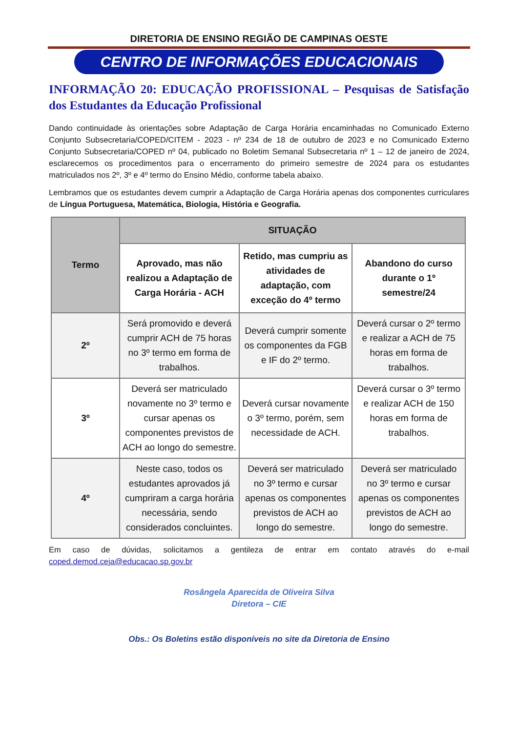DIRETORIA DE ENSINO REGIÃO DE CAMPINAS OESTE
CENTRO DE INFORMAÇÕES EDUCACIONAIS
INFORMAÇÃO 20: EDUCAÇÃO PROFISSIONAL – Pesquisas de Satisfação dos Estudantes da Educação Profissional
Dando continuidade às orientações sobre Adaptação de Carga Horária encaminhadas no Comunicado Externo Conjunto Subsecretaria/COPED/CITEM - 2023 - nº 234 de 18 de outubro de 2023 e no Comunicado Externo Conjunto Subsecretaria/COPED nº 04, publicado no Boletim Semanal Subsecretaria nº 1 – 12 de janeiro de 2024, esclarecemos os procedimentos para o encerramento do primeiro semestre de 2024 para os estudantes matriculados nos 2º, 3º e 4º termo do Ensino Médio, conforme tabela abaixo.
Lembramos que os estudantes devem cumprir a Adaptação de Carga Horária apenas dos componentes curriculares de Língua Portuguesa, Matemática, Biologia, História e Geografia.
| Termo | SITUAÇÃO | | |
| --- | --- | --- | --- |
| | Aprovado, mas não realizou a Adaptação de Carga Horária - ACH | Retido, mas cumpriu as atividades de adaptação, com exceção do 4º termo | Abandono do curso durante o 1º semestre/24 |
| 2º | Será promovido e deverá cumprir ACH de 75 horas no 3º termo em forma de trabalhos. | Deverá cumprir somente os componentes da FGB e IF do 2º termo. | Deverá cursar o 2º termo e realizar a ACH de 75 horas em forma de trabalhos. |
| 3º | Deverá ser matriculado novamente no 3º termo e cursar apenas os componentes previstos de ACH ao longo do semestre. | Deverá cursar novamente o 3º termo, porém, sem necessidade de ACH. | Deverá cursar o 3º termo e realizar ACH de 150 horas em forma de trabalhos. |
| 4º | Neste caso, todos os estudantes aprovados já cumpriram a carga horária necessária, sendo considerados concluintes. | Deverá ser matriculado no 3º termo e cursar apenas os componentes previstos de ACH ao longo do semestre. | Deverá ser matriculado no 3º termo e cursar apenas os componentes previstos de ACH ao longo do semestre. |
Em caso de dúvidas, solicitamos a gentileza de entrar em contato através do e-mail coped.demod.ceja@educacao.sp.gov.br
Rosângela Aparecida de Oliveira Silva
Diretora – CIE
Obs.: Os Boletins estão disponíveis no site da Diretoria de Ensino